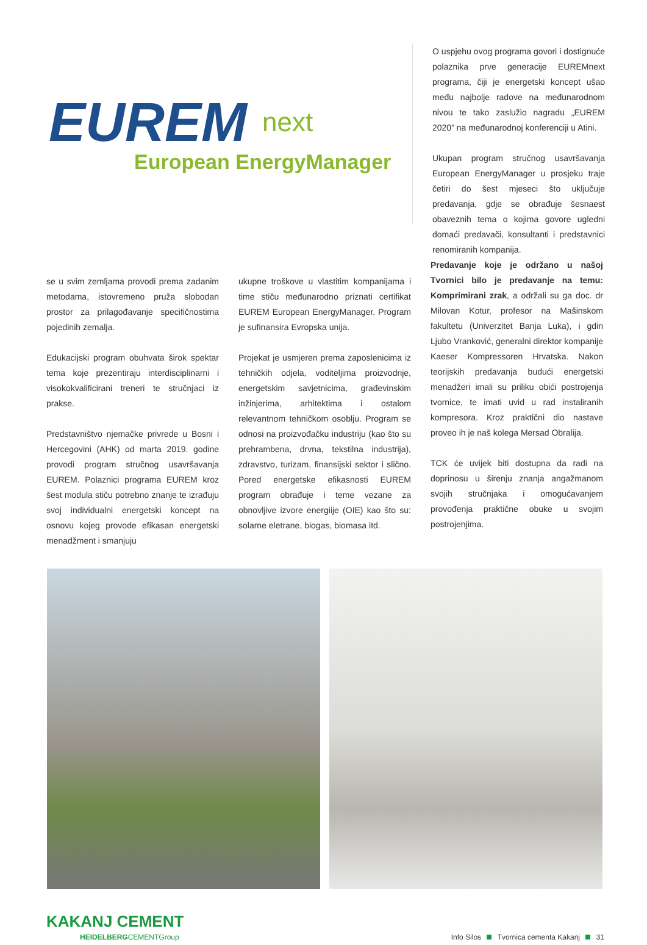EUREM next
European EnergyManager
O uspjehu ovog programa govori i dostignuće polaznika prve generacije EUREMnext programa, čiji je energetski koncept ušao među najbolje radove na međunarodnom nivou te tako zaslužio nagradu „EUREM 2020” na međunarodnoj konferenciji u Atini.
Ukupan program stručnog usavršavanja European EnergyManager u prosjeku traje četiri do šest mjeseci što uključuje predavanja, gdje se obrađuje šesnaest obaveznih tema o kojima govore ugledni domaći predavači, konsultanti i predstavnici renomiranih kompanija.
se u svim zemljama provodi prema zadanim metodama, istovremeno pruža slobodan prostor za prilagođavanje specifičnostima pojedinih zemalja.
Edukacijski program obuhvata širok spektar tema koje prezentiraju interdisciplinarni i visokokvalificirani treneri te stručnjaci iz prakse.
Predstavništvo njemačke privrede u Bosni i Hercegovini (AHK) od marta 2019. godine provodi program stručnog usavršavanja EUREM. Polaznici programa EUREM kroz šest modula stiču potrebno znanje te izrađuju svoj individualni energetski koncept na osnovu kojeg provode efikasan energetski menadžment i smanjuju
ukupne troškove u vlastitim kompanijama i time stiču međunarodno priznati certifikat EUREM European EnergyManager. Program je sufinansira Evropska unija.
Projekat je usmjeren prema zaposlenicima iz tehničkih odjela, voditeljima proizvodnje, energetskim savjetnicima, građevinskim inžinjerima, arhitektima i ostalom relevantnom tehničkom osoblju. Program se odnosi na proizvođačku industriju (kao što su prehrambena, drvna, tekstilna industrija), zdravstvo, turizam, finansijski sektor i slično. Pored energetske efikasnosti EUREM program obrađuje i teme vezane za obnovljive izvore energiije (OIE) kao što su: solarne eletrane, biogas, biomasa itd.
Predavanje koje je održano u našoj Tvornici bilo je predavanje na temu: Komprimirani zrak, a održali su ga doc. dr Milovan Kotur, profesor na Mašinskom fakultetu (Univerzitet Banja Luka), i gdin Ljubo Vranković, generalni direktor kompanije Kaeser Kompressoren Hrvatska. Nakon teorijskih predavanja budući energetski menadžeri imali su priliku obići postrojenja tvornice, te imati uvid u rad instaliranih kompresora. Kroz praktični dio nastave proveo ih je naš kolega Mersad Obralija.
TCK će uvijek biti dostupna da radi na doprinosu u širenju znanja angažmanom svojih stručnjaka i omogućavanjem provođenja praktične obuke u svojim postrojenjima.
KAKANJ CEMENT
HEIDELBERGCEMENTGroup
Info Silos Tvornica cementa Kakanj 31